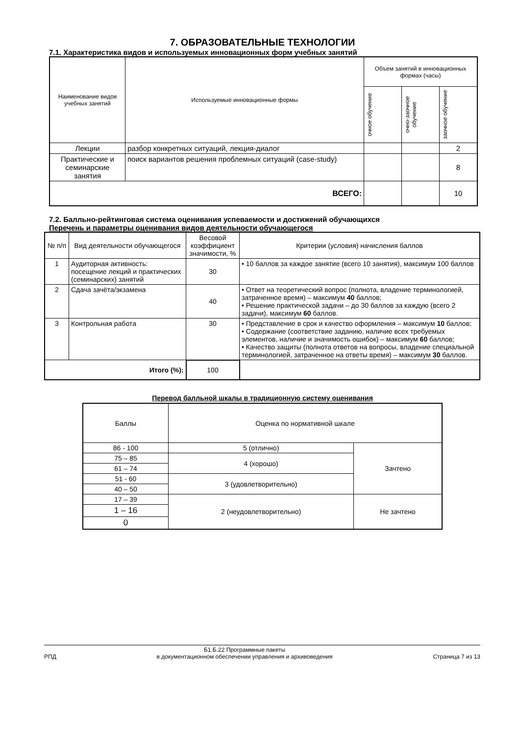7. ОБРАЗОВАТЕЛЬНЫЕ ТЕХНОЛОГИИ
7.1. Характеристика видов и используемых инновационных форм учебных занятий
| Наименование видов учебных занятий | Используемые инновационные формы | Объем занятий в инновационных формах (часы) | | |
| --- | --- | --- | --- | --- |
| | | очное обучение | очно-заочное обучение | заочное обучение |
| Лекции | разбор конкретных ситуаций, лекция-диалог | | | 2 |
| Практические и семинарские занятия | поиск вариантов решения проблемных ситуаций (case-study) | | | 8 |
| ВСЕГО: | | | | 10 |
7.2. Балльно-рейтинговая система оценивания успеваемости и достижений обучающихся
Перечень и параметры оценивания видов деятельности обучающегося
| № п/п | Вид деятельности обучающегося | Весовой коэффициент значимости, % | Критерии (условия) начисления баллов |
| 1 | Аудиторная активность: посещение лекций и практических (семинарских) занятий | 30 | • 10 баллов за каждое занятие (всего 10 занятия), максимум 100 баллов |
| 2 | Сдача зачёта/экзамена | 40 | • Ответ на теоретический вопрос (полнота, владение терминологией, затраченное время) – максимум 40 баллов; • Решение практической задачи – до 30 баллов за каждую (всего 2 задачи), максимум 60 баллов. |
| 3 | Контрольная работа | 30 | • Представление в срок и качество оформления – максимум 10 баллов; • Содержание (соответствие заданию, наличие всех требуемых элементов, наличие и значимость ошибок) – максимум 60 баллов; • Качество защиты (полнота ответов на вопросы, владение специальной терминологией, затраченное на ответы время) – максимум 30 баллов. |
| Итого (%): | | 100 | |
Перевод балльной шкалы в традиционную систему оценивания
| Баллы | Оценка по нормативной шкале | |
| 86 - 100 | 5 (отлично) | Зачтено |
| 75 – 85 | 4 (хорошо) | |
| 61 – 74 | | |
| 51 - 60 | 3 (удовлетворительно) | |
| 40 – 50 | | |
| 17 – 39 | 2 (неудовлетворительно) | Не зачтено |
| 1 – 16 | | |
| 0 | | |
РПД Б1.Б.22 Программные пакеты
в документационном обеспечении управления и архивоведения
Страница 7 из 13